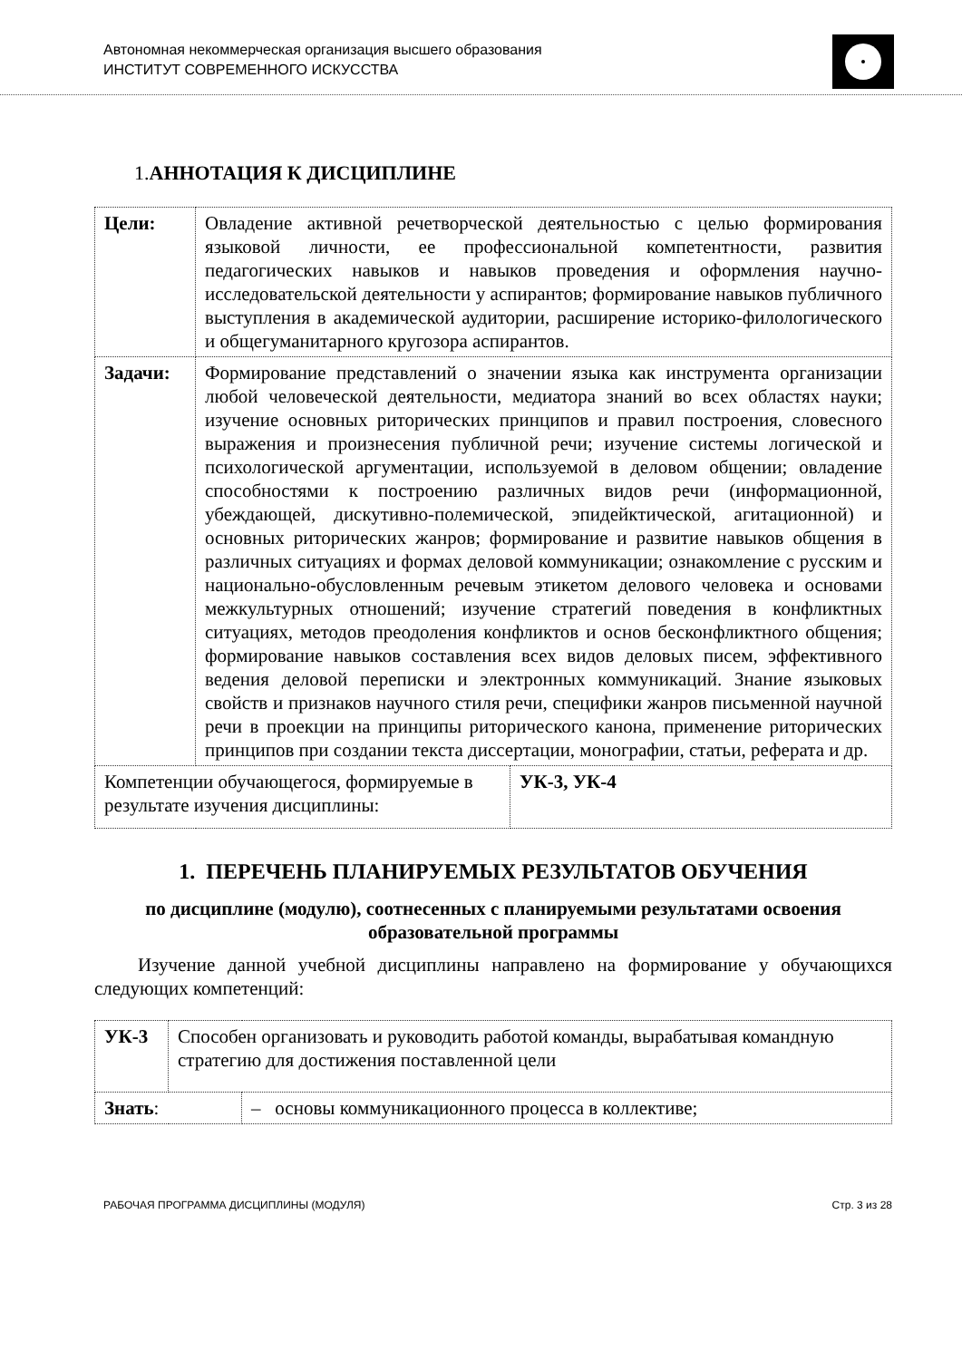Автономная некоммерческая организация высшего образования
ИНСТИТУТ СОВРЕМЕННОГО ИСКУССТВА
1.АННОТАЦИЯ К ДИСЦИПЛИНЕ
| Цели: | Овладение активной речетворческой деятельностью с целью формирования языковой личности, ее профессиональной компетентности, развития педагогических навыков и навыков проведения и оформления научно-исследовательской деятельности у аспирантов; формирование навыков публичного выступления в академической аудитории, расширение историко-филологического и общегуманитарного кругозора аспирантов. | |
| Задачи: | Формирование представлений о значении языка как инструмента организации любой человеческой деятельности, медиатора знаний во всех областях науки; изучение основных риторических принципов и правил построения, словесного выражения и произнесения публичной речи; изучение системы логической и психологической аргументации, используемой в деловом общении; овладение способностями к построению различных видов речи (информационной, убеждающей, дискутивно-полемической, эпидейктической, агитационной) и основных риторических жанров; формирование и развитие навыков общения в различных ситуациях и формах деловой коммуникации; ознакомление с русским и национально-обусловленным речевым этикетом делового человека и основами межкультурных отношений; изучение стратегий поведения в конфликтных ситуациях, методов преодоления конфликтов и основ бесконфликтного общения; формирование навыков составления всех видов деловых писем, эффективного ведения деловой переписки и электронных коммуникаций. Знание языковых свойств и признаков научного стиля речи, специфики жанров письменной научной речи в проекции на принципы риторического канона, применение риторических принципов при создании текста диссертации, монографии, статьи, реферата и др. | |
| Компетенции обучающегося, формируемые в результате изучения дисциплины: | | УК-3, УК-4 |
1. ПЕРЕЧЕНЬ ПЛАНИРУЕМЫХ РЕЗУЛЬТАТОВ ОБУЧЕНИЯ
по дисциплине (модулю), соотнесенных с планируемыми результатами освоения образовательной программы
Изучение данной учебной дисциплины направлено на формирование у обучающихся следующих компетенций:
| УК-3 | Способен организовать и руководить работой команды, вырабатывая командную стратегию для достижения поставленной цели | |
| Знать : | | – основы коммуникационного процесса в коллективе; |
РАБОЧАЯ ПРОГРАММА ДИСЦИПЛИНЫ (МОДУЛЯ) Стр. 3 из 28